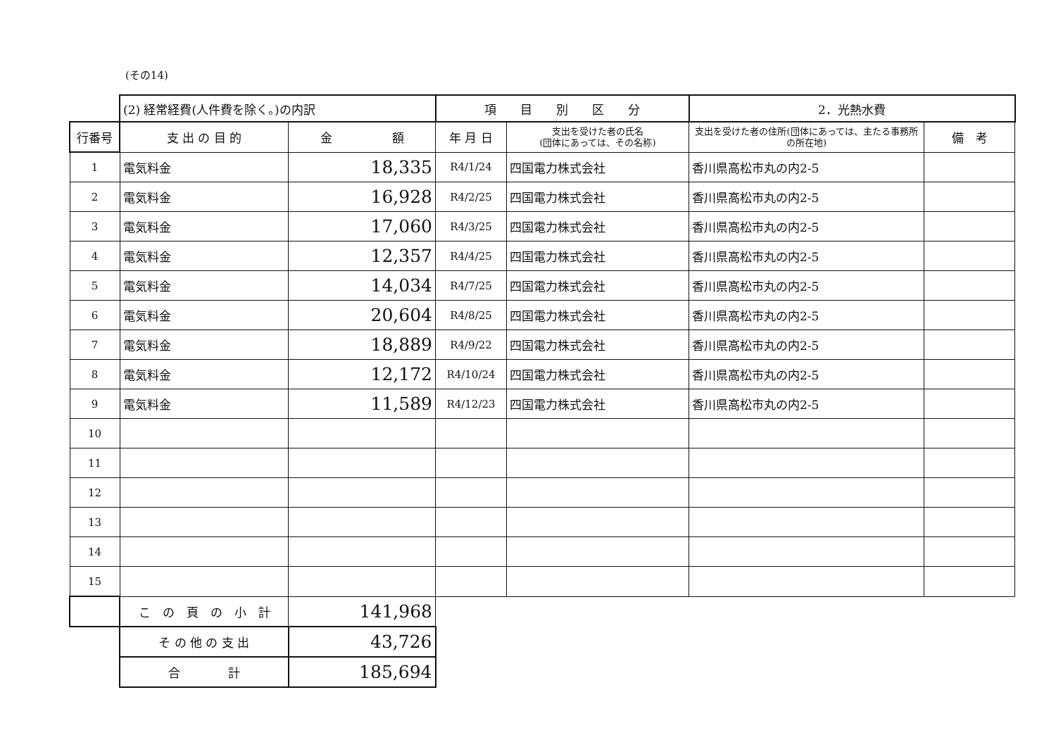(その14)
| | (2) 経常経費(人件費を除く。)の内訳 | | 項 目 別 区 分 | | 2．光熱水費 | |
| 行番号 | 支 出 の 目 的 | 金 額 | 年 月 日 | 支出を受けた者の氏名 (団体にあっては、その名称) | 支出を受けた者の住所(団体にあっては、主たる事務所の所在地) | 備 考 |
| 1 | 電気料金 | 18,335 | R4/1/24 | 四国電力株式会社 | 香川県高松市丸の内2-5 | |
| 2 | 電気料金 | 16,928 | R4/2/25 | 四国電力株式会社 | 香川県高松市丸の内2-5 | |
| 3 | 電気料金 | 17,060 | R4/3/25 | 四国電力株式会社 | 香川県高松市丸の内2-5 | |
| 4 | 電気料金 | 12,357 | R4/4/25 | 四国電力株式会社 | 香川県高松市丸の内2-5 | |
| 5 | 電気料金 | 14,034 | R4/7/25 | 四国電力株式会社 | 香川県高松市丸の内2-5 | |
| 6 | 電気料金 | 20,604 | R4/8/25 | 四国電力株式会社 | 香川県高松市丸の内2-5 | |
| 7 | 電気料金 | 18,889 | R4/9/22 | 四国電力株式会社 | 香川県高松市丸の内2-5 | |
| 8 | 電気料金 | 12,172 | R4/10/24 | 四国電力株式会社 | 香川県高松市丸の内2-5 | |
| 9 | 電気料金 | 11,589 | R4/12/23 | 四国電力株式会社 | 香川県高松市丸の内2-5 | |
| 10 | | | | | | |
| 11 | | | | | | |
| 12 | | | | | | |
| 13 | | | | | | |
| 14 | | | | | | |
| 15 | | | | | | |
| | こ の 頁 の 小 計 | 141,968 | | | | |
| | そ の 他 の 支 出 | 43,726 | | | | |
| | 合 計 | 185,694 | | | | |